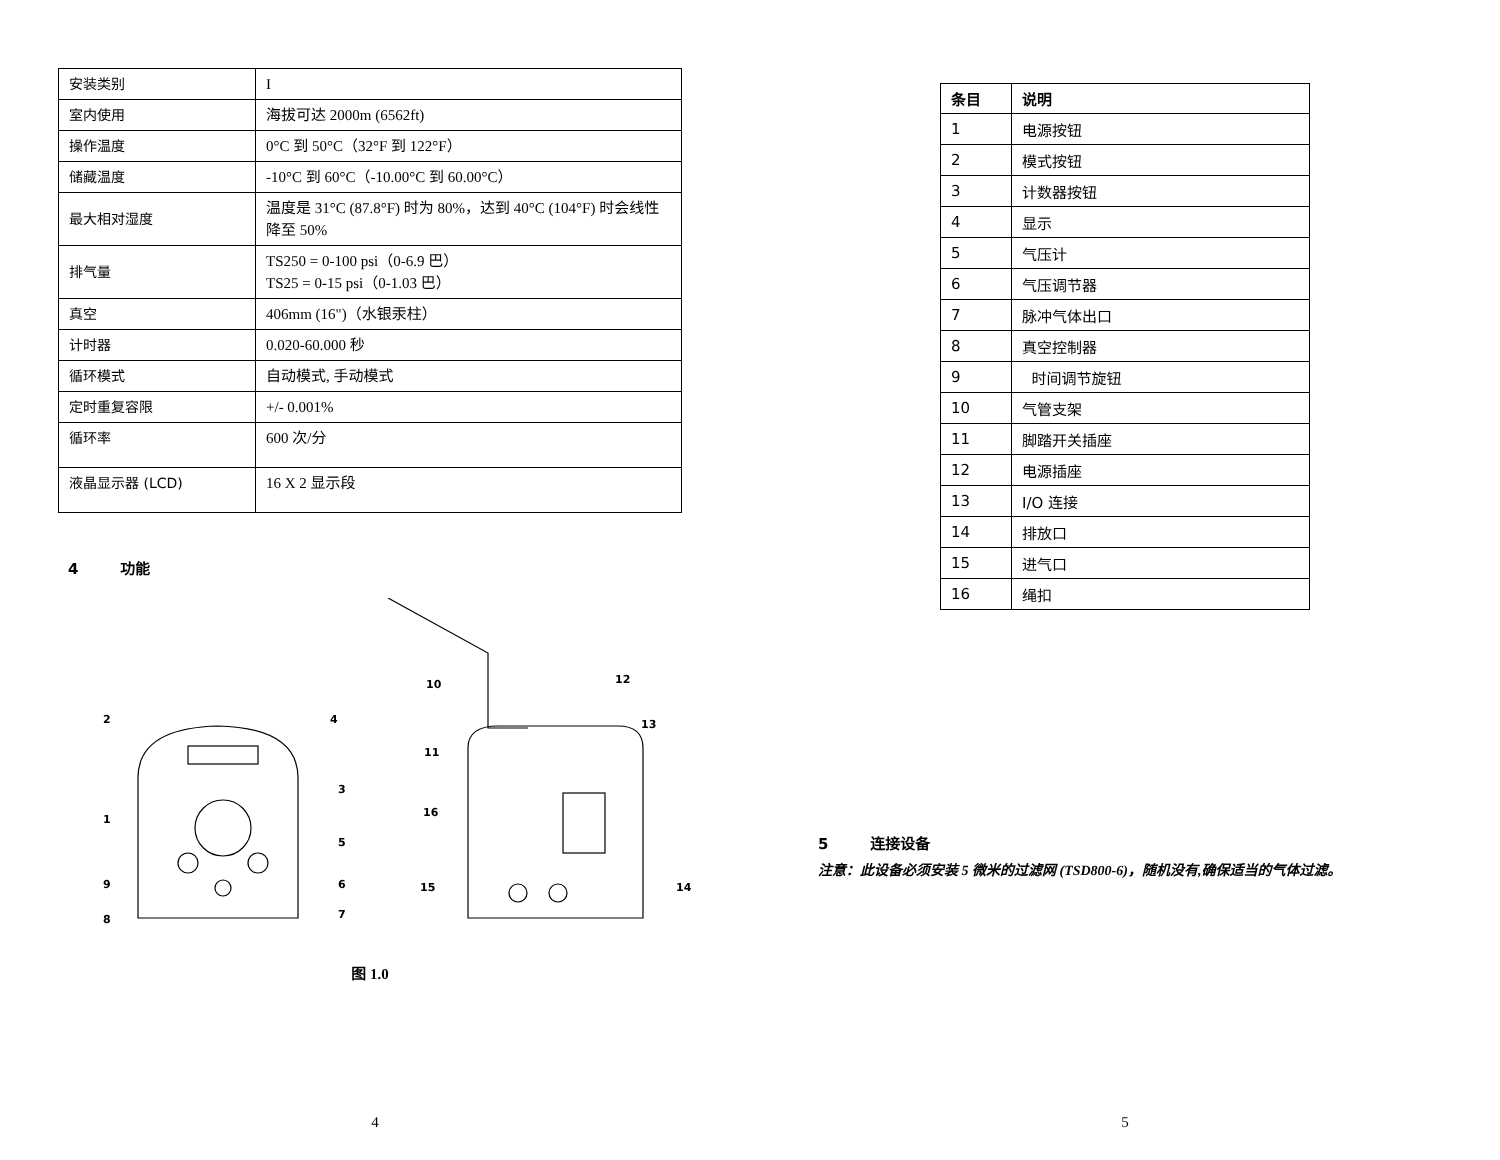| 安装类别 | I |
| 室内使用 | 海拔可达 2000m (6562ft) |
| 操作温度 | 0°C 到 50°C（32°F 到 122°F） |
| 储藏温度 | -10°C 到 60°C（-10.00°C 到 60.00°C） |
| 最大相对湿度 | 温度是 31°C (87.8°F) 时为 80%，达到 40°C (104°F) 时会线性降至 50% |
| 排气量 | TS250 = 0-100 psi（0-6.9 巴） TS25 = 0-15 psi（0-1.03 巴） |
| 真空 | 406mm (16")（水银汞柱） |
| 计时器 | 0.020-60.000 秒 |
| 循环模式 | 自动模式, 手动模式 |
| 定时重复容限 | +/- 0.001% |
| 循环率 | 600 次/分 |
| 液晶显示器 (LCD) | 16 X 2 显示段 |
4 功能
2
4
3
1
5
9
6
8
7
10
12
13
11
16
15
14
图 1.0
4
| 条目 | 说明 |
| --- | --- |
| 1 | 电源按钮 |
| 2 | 模式按钮 |
| 3 | 计数器按钮 |
| 4 | 显示 |
| 5 | 气压计 |
| 6 | 气压调节器 |
| 7 | 脉冲气体出口 |
| 8 | 真空控制器 |
| 9 | 时间调节旋钮 |
| 10 | 气管支架 |
| 11 | 脚踏开关插座 |
| 12 | 电源插座 |
| 13 | I/O 连接 |
| 14 | 排放口 |
| 15 | 进气口 |
| 16 | 绳扣 |
5 连接设备
注意：此设备必须安装 5 微米的过滤网 (TSD800-6)，随机没有,确保适当的气体过滤。
5